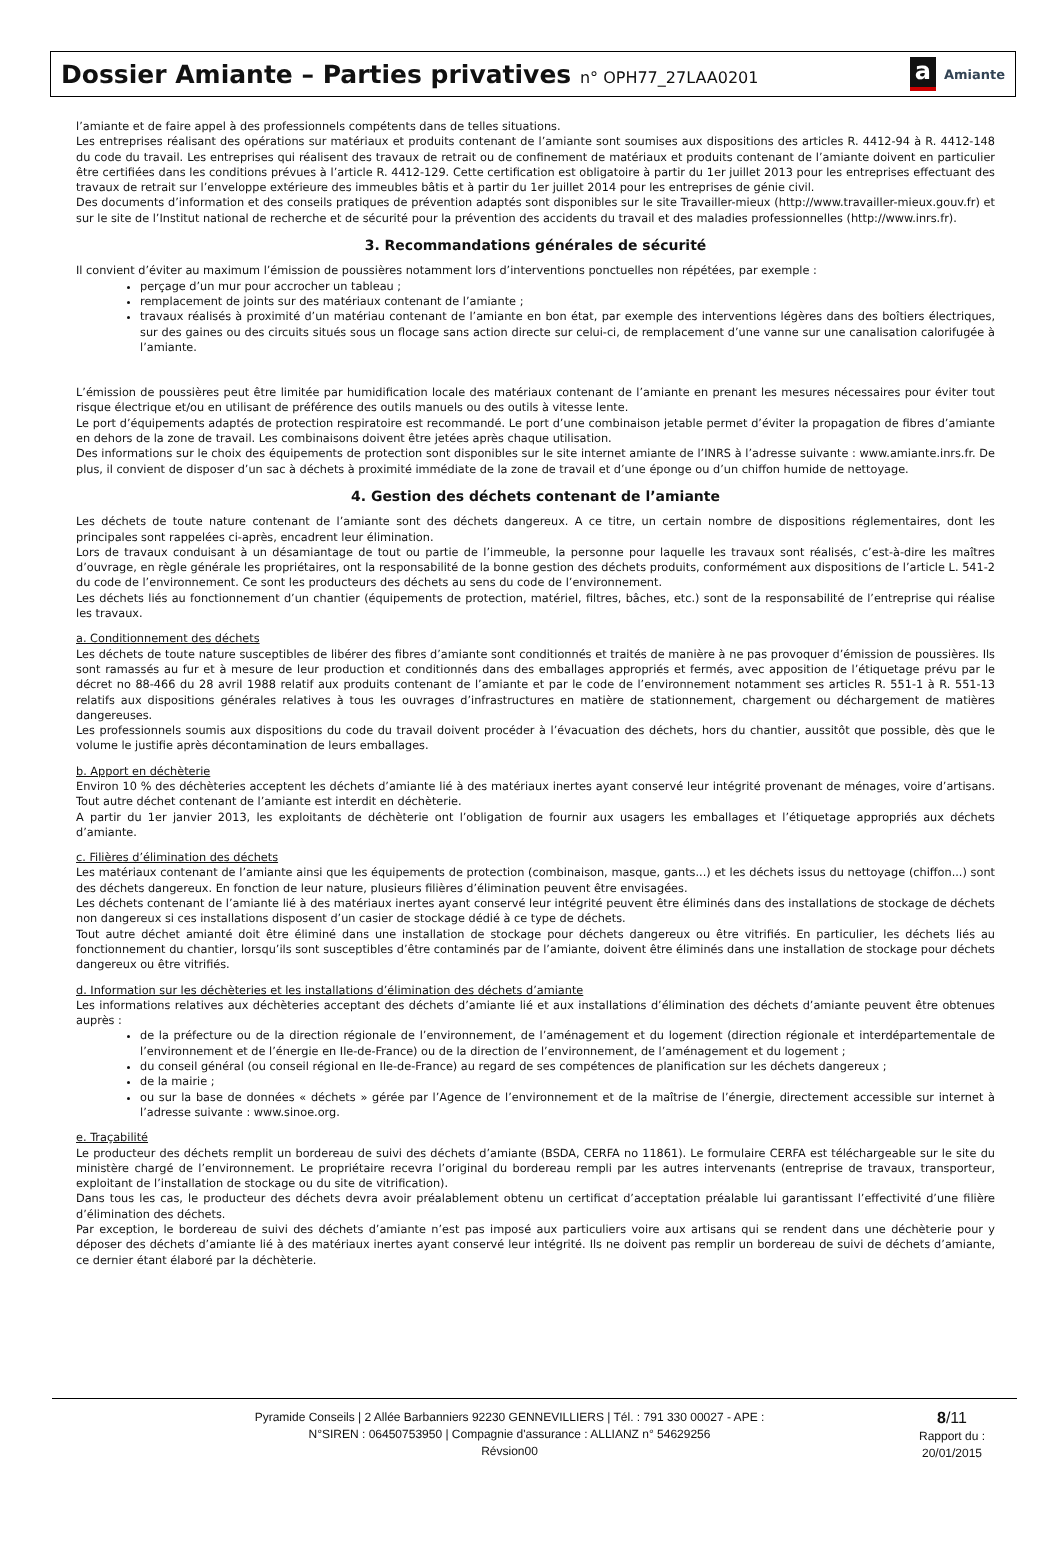Dossier Amiante – Parties privatives n° OPH77_27LAA0201
a Amiante
l’amiante et de faire appel à des professionnels compétents dans de telles situations.
Les entreprises réalisant des opérations sur matériaux et produits contenant de l’amiante sont soumises aux dispositions des articles R. 4412-94 à R. 4412-148 du code du travail. Les entreprises qui réalisent des travaux de retrait ou de confinement de matériaux et produits contenant de l’amiante doivent en particulier être certifiées dans les conditions prévues à l’article R. 4412-129. Cette certification est obligatoire à partir du 1er juillet 2013 pour les entreprises effectuant des travaux de retrait sur l’enveloppe extérieure des immeubles bâtis et à partir du 1er juillet 2014 pour les entreprises de génie civil.
Des documents d’information et des conseils pratiques de prévention adaptés sont disponibles sur le site Travailler-mieux (http://www.travailler-mieux.gouv.fr) et sur le site de l’Institut national de recherche et de sécurité pour la prévention des accidents du travail et des maladies professionnelles (http://www.inrs.fr).
3. Recommandations générales de sécurité
Il convient d’éviter au maximum l’émission de poussières notamment lors d’interventions ponctuelles non répétées, par exemple :
perçage d’un mur pour accrocher un tableau ;
remplacement de joints sur des matériaux contenant de l’amiante ;
travaux réalisés à proximité d’un matériau contenant de l’amiante en bon état, par exemple des interventions légères dans des boîtiers électriques, sur des gaines ou des circuits situés sous un flocage sans action directe sur celui-ci, de remplacement d’une vanne sur une canalisation calorifugée à l’amiante.
L’émission de poussières peut être limitée par humidification locale des matériaux contenant de l’amiante en prenant les mesures nécessaires pour éviter tout risque électrique et/ou en utilisant de préférence des outils manuels ou des outils à vitesse lente.
Le port d’équipements adaptés de protection respiratoire est recommandé. Le port d’une combinaison jetable permet d’éviter la propagation de fibres d’amiante en dehors de la zone de travail. Les combinaisons doivent être jetées après chaque utilisation.
Des informations sur le choix des équipements de protection sont disponibles sur le site internet amiante de l’INRS à l’adresse suivante : www.amiante.inrs.fr. De plus, il convient de disposer d’un sac à déchets à proximité immédiate de la zone de travail et d’une éponge ou d’un chiffon humide de nettoyage.
4. Gestion des déchets contenant de l’amiante
Les déchets de toute nature contenant de l’amiante sont des déchets dangereux. A ce titre, un certain nombre de dispositions réglementaires, dont les principales sont rappelées ci-après, encadrent leur élimination.
Lors de travaux conduisant à un désamiantage de tout ou partie de l’immeuble, la personne pour laquelle les travaux sont réalisés, c’est-à-dire les maîtres d’ouvrage, en règle générale les propriétaires, ont la responsabilité de la bonne gestion des déchets produits, conformément aux dispositions de l’article L. 541-2 du code de l’environnement. Ce sont les producteurs des déchets au sens du code de l’environnement.
Les déchets liés au fonctionnement d’un chantier (équipements de protection, matériel, filtres, bâches, etc.) sont de la responsabilité de l’entreprise qui réalise les travaux.
a. Conditionnement des déchets
Les déchets de toute nature susceptibles de libérer des fibres d’amiante sont conditionnés et traités de manière à ne pas provoquer d’émission de poussières. Ils sont ramassés au fur et à mesure de leur production et conditionnés dans des emballages appropriés et fermés, avec apposition de l’étiquetage prévu par le décret no 88-466 du 28 avril 1988 relatif aux produits contenant de l’amiante et par le code de l’environnement notamment ses articles R. 551-1 à R. 551-13 relatifs aux dispositions générales relatives à tous les ouvrages d’infrastructures en matière de stationnement, chargement ou déchargement de matières dangereuses.
Les professionnels soumis aux dispositions du code du travail doivent procéder à l’évacuation des déchets, hors du chantier, aussitôt que possible, dès que le volume le justifie après décontamination de leurs emballages.
b. Apport en déchèterie
Environ 10 % des déchèteries acceptent les déchets d’amiante lié à des matériaux inertes ayant conservé leur intégrité provenant de ménages, voire d’artisans. Tout autre déchet contenant de l’amiante est interdit en déchèterie.
A partir du 1er janvier 2013, les exploitants de déchèterie ont l’obligation de fournir aux usagers les emballages et l’étiquetage appropriés aux déchets d’amiante.
c. Filières d’élimination des déchets
Les matériaux contenant de l’amiante ainsi que les équipements de protection (combinaison, masque, gants...) et les déchets issus du nettoyage (chiffon...) sont des déchets dangereux. En fonction de leur nature, plusieurs filières d’élimination peuvent être envisagées.
Les déchets contenant de l’amiante lié à des matériaux inertes ayant conservé leur intégrité peuvent être éliminés dans des installations de stockage de déchets non dangereux si ces installations disposent d’un casier de stockage dédié à ce type de déchets.
Tout autre déchet amianté doit être éliminé dans une installation de stockage pour déchets dangereux ou être vitrifiés. En particulier, les déchets liés au fonctionnement du chantier, lorsqu’ils sont susceptibles d’être contaminés par de l’amiante, doivent être éliminés dans une installation de stockage pour déchets dangereux ou être vitrifiés.
d. Information sur les déchèteries et les installations d’élimination des déchets d’amiante
Les informations relatives aux déchèteries acceptant des déchets d’amiante lié et aux installations d’élimination des déchets d’amiante peuvent être obtenues auprès :
de la préfecture ou de la direction régionale de l’environnement, de l’aménagement et du logement (direction régionale et interdépartementale de l’environnement et de l’énergie en Ile-de-France) ou de la direction de l’environnement, de l’aménagement et du logement ;
du conseil général (ou conseil régional en Ile-de-France) au regard de ses compétences de planification sur les déchets dangereux ;
de la mairie ;
ou sur la base de données « déchets » gérée par l’Agence de l’environnement et de la maîtrise de l’énergie, directement accessible sur internet à l’adresse suivante : www.sinoe.org.
e. Traçabilité
Le producteur des déchets remplit un bordereau de suivi des déchets d’amiante (BSDA, CERFA no 11861). Le formulaire CERFA est téléchargeable sur le site du ministère chargé de l’environnement. Le propriétaire recevra l’original du bordereau rempli par les autres intervenants (entreprise de travaux, transporteur, exploitant de l’installation de stockage ou du site de vitrification).
Dans tous les cas, le producteur des déchets devra avoir préalablement obtenu un certificat d’acceptation préalable lui garantissant l’effectivité d’une filière d’élimination des déchets.
Par exception, le bordereau de suivi des déchets d’amiante n’est pas imposé aux particuliers voire aux artisans qui se rendent dans une déchèterie pour y déposer des déchets d’amiante lié à des matériaux inertes ayant conservé leur intégrité. Ils ne doivent pas remplir un bordereau de suivi de déchets d’amiante, ce dernier étant élaboré par la déchèterie.
Pyramide Conseils | 2 Allée Barbanniers 92230 GENNEVILLIERS | Tél. : 791 330 00027 - APE :
N°SIREN : 06450753950 | Compagnie d'assurance : ALLIANZ n° 54629256
Révsion00
8/11
Rapport du :
20/01/2015